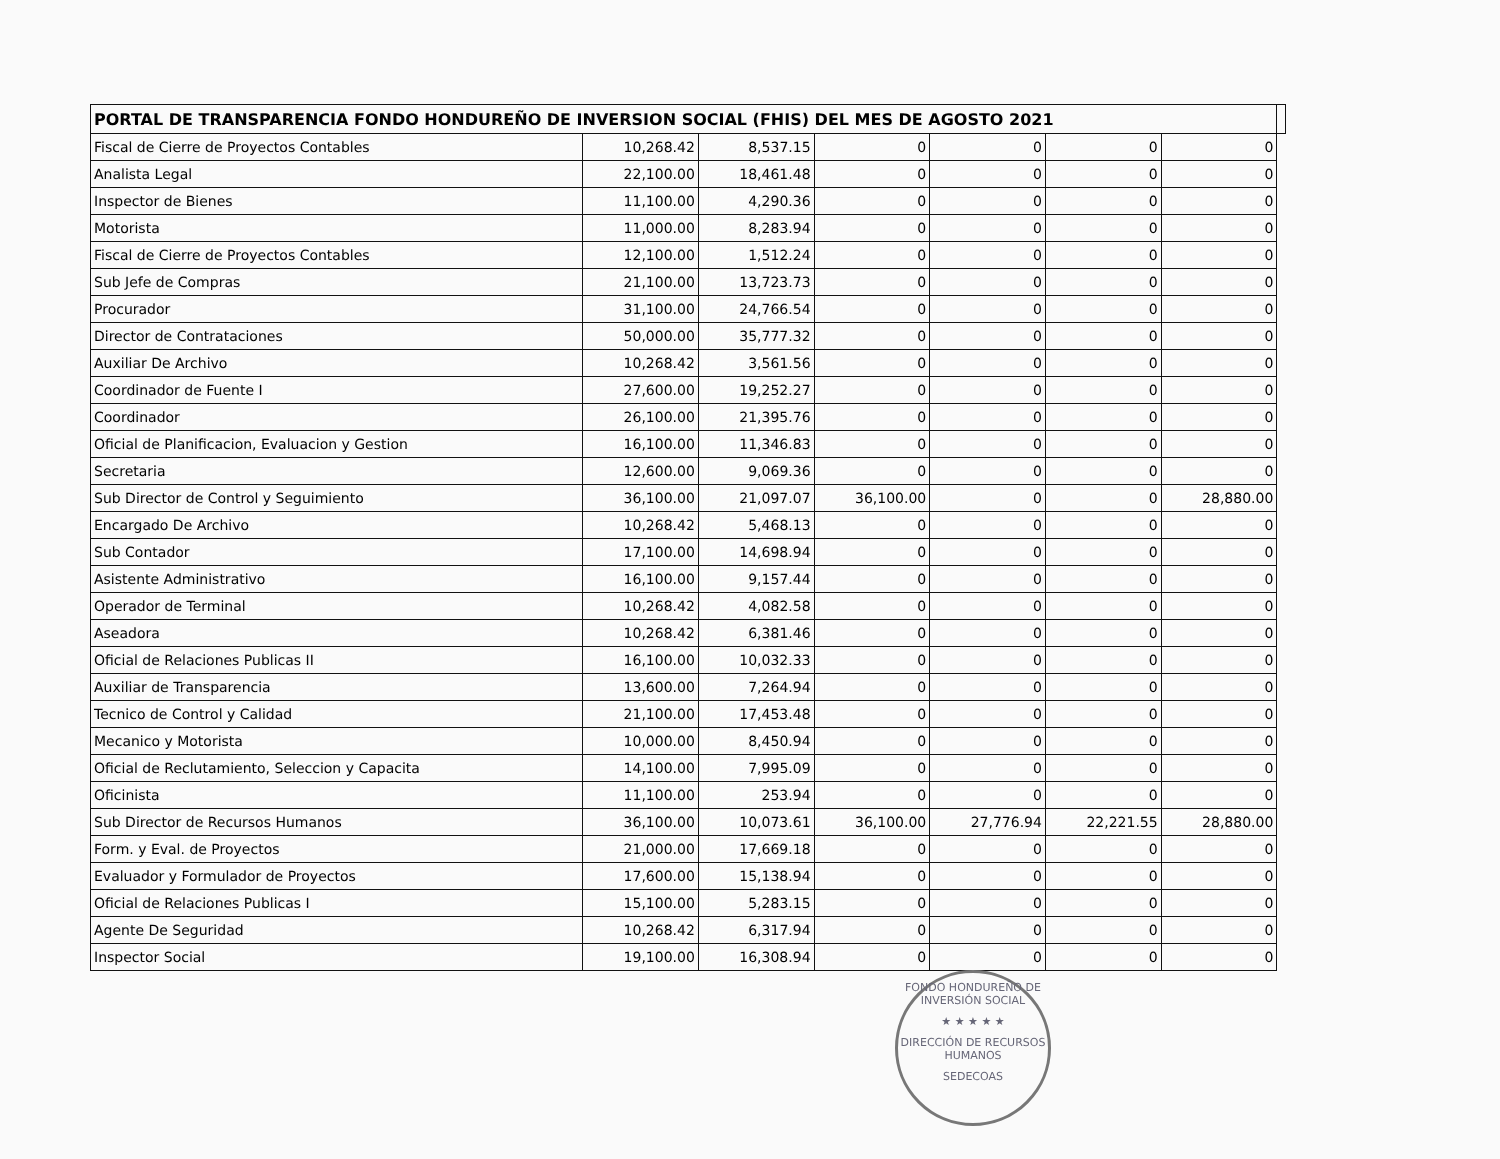| PORTAL DE TRANSPARENCIA FONDO HONDUREÑO DE INVERSION SOCIAL (FHIS) DEL MES DE AGOSTO 2021 | | | | | | | |
| --- | --- | --- | --- | --- | --- | --- | --- |
| Fiscal de Cierre de Proyectos Contables | 10,268.42 | 8,537.15 | 0 | 0 | 0 | 0 | |
| Analista Legal | 22,100.00 | 18,461.48 | 0 | 0 | 0 | 0 | |
| Inspector de Bienes | 11,100.00 | 4,290.36 | 0 | 0 | 0 | 0 | |
| Motorista | 11,000.00 | 8,283.94 | 0 | 0 | 0 | 0 | |
| Fiscal de Cierre de Proyectos Contables | 12,100.00 | 1,512.24 | 0 | 0 | 0 | 0 | |
| Sub Jefe de Compras | 21,100.00 | 13,723.73 | 0 | 0 | 0 | 0 | |
| Procurador | 31,100.00 | 24,766.54 | 0 | 0 | 0 | 0 | |
| Director de Contrataciones | 50,000.00 | 35,777.32 | 0 | 0 | 0 | 0 | |
| Auxiliar De Archivo | 10,268.42 | 3,561.56 | 0 | 0 | 0 | 0 | |
| Coordinador de Fuente I | 27,600.00 | 19,252.27 | 0 | 0 | 0 | 0 | |
| Coordinador | 26,100.00 | 21,395.76 | 0 | 0 | 0 | 0 | |
| Oficial de Planificacion, Evaluacion y Gestion | 16,100.00 | 11,346.83 | 0 | 0 | 0 | 0 | |
| Secretaria | 12,600.00 | 9,069.36 | 0 | 0 | 0 | 0 | |
| Sub Director de Control y Seguimiento | 36,100.00 | 21,097.07 | 36,100.00 | 0 | 0 | 28,880.00 | |
| Encargado De Archivo | 10,268.42 | 5,468.13 | 0 | 0 | 0 | 0 | |
| Sub Contador | 17,100.00 | 14,698.94 | 0 | 0 | 0 | 0 | |
| Asistente Administrativo | 16,100.00 | 9,157.44 | 0 | 0 | 0 | 0 | |
| Operador de Terminal | 10,268.42 | 4,082.58 | 0 | 0 | 0 | 0 | |
| Aseadora | 10,268.42 | 6,381.46 | 0 | 0 | 0 | 0 | |
| Oficial de Relaciones Publicas II | 16,100.00 | 10,032.33 | 0 | 0 | 0 | 0 | |
| Auxiliar de Transparencia | 13,600.00 | 7,264.94 | 0 | 0 | 0 | 0 | |
| Tecnico de Control y Calidad | 21,100.00 | 17,453.48 | 0 | 0 | 0 | 0 | |
| Mecanico y Motorista | 10,000.00 | 8,450.94 | 0 | 0 | 0 | 0 | |
| Oficial de Reclutamiento, Seleccion y Capacita | 14,100.00 | 7,995.09 | 0 | 0 | 0 | 0 | |
| Oficinista | 11,100.00 | 253.94 | 0 | 0 | 0 | 0 | |
| Sub Director de Recursos Humanos | 36,100.00 | 10,073.61 | 36,100.00 | 27,776.94 | 22,221.55 | 28,880.00 | |
| Form. y Eval. de Proyectos | 21,000.00 | 17,669.18 | 0 | 0 | 0 | 0 | |
| Evaluador y Formulador de Proyectos | 17,600.00 | 15,138.94 | 0 | 0 | 0 | 0 | |
| Oficial de Relaciones Publicas I | 15,100.00 | 5,283.15 | 0 | 0 | 0 | 0 | |
| Agente De Seguridad | 10,268.42 | 6,317.94 | 0 | 0 | 0 | 0 | |
| Inspector Social | 19,100.00 | 16,308.94 | 0 | 0 | 0 | 0 | |
FONDO HONDUREÑO DE INVERSIÓN SOCIAL
★ ★ ★ ★ ★
DIRECCIÓN DE RECURSOS HUMANOS
SEDECOAS